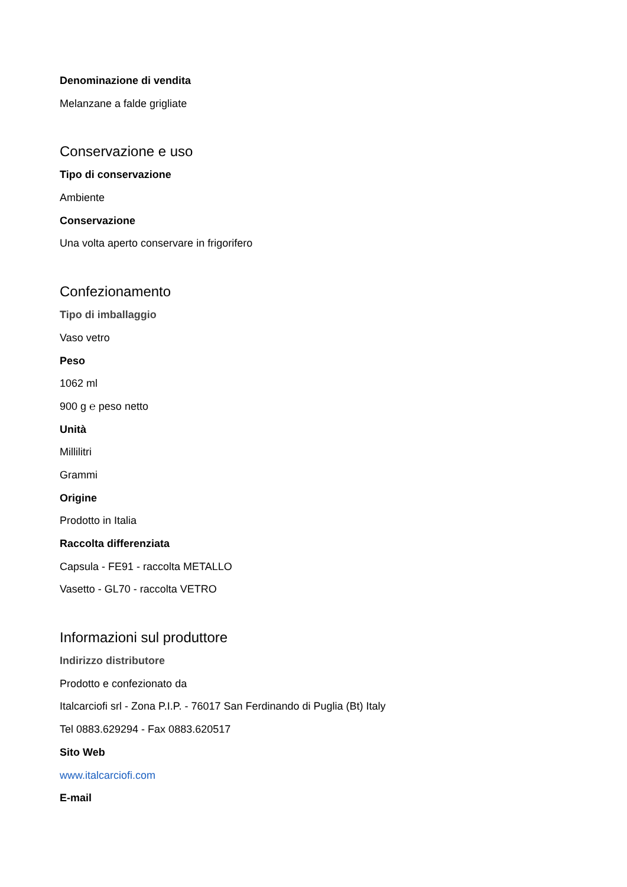Denominazione di vendita
Melanzane a falde grigliate
Conservazione e uso
Tipo di conservazione
Ambiente
Conservazione
Una volta aperto conservare in frigorifero
Confezionamento
Tipo di imballaggio
Vaso vetro
Peso
1062 ml
900 g ℮ peso netto
Unità
Millilitri
Grammi
Origine
Prodotto in Italia
Raccolta differenziata
Capsula - FE91 - raccolta METALLO
Vasetto - GL70 - raccolta VETRO
Informazioni sul produttore
Indirizzo distributore
Prodotto e confezionato da
Italcarciofi srl - Zona P.I.P. - 76017 San Ferdinando di Puglia (Bt) Italy
Tel 0883.629294 - Fax 0883.620517
Sito Web
www.italcarciofi.com
E-mail